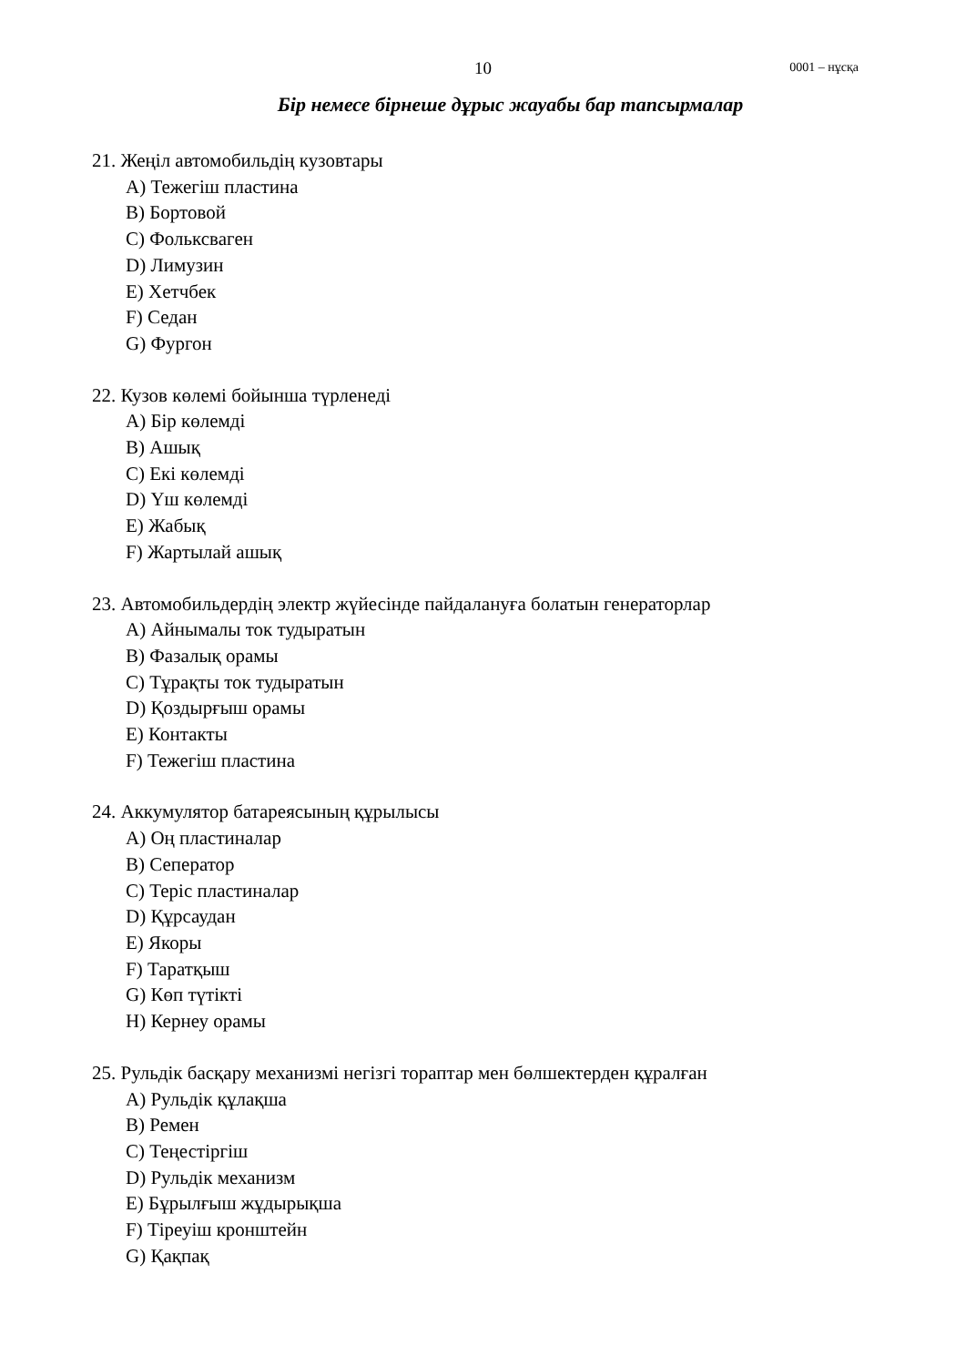10
0001 – нұсқа
Бір немесе бірнеше дұрыс жауабы бар тапсырмалар
21. Жеңіл автомобильдің кузовтары
A) Тежегіш пластина
B) Бортовой
C) Фольксваген
D) Лимузин
E) Хетчбек
F) Седан
G) Фургон
22. Кузов көлемі бойынша түрленеді
A) Бір көлемді
B) Ашық
C) Екі көлемді
D) Үш көлемді
E) Жабық
F) Жартылай ашық
23. Автомобильдердің электр жүйесінде пайдалануға болатын генераторлар
A) Айнымалы ток тудыратын
B) Фазалық орамы
C) Тұрақты ток тудыратын
D) Қоздырғыш орамы
E) Контакты
F) Тежегіш пластина
24. Аккумулятор батареясының құрылысы
A) Оң пластиналар
B) Сеператор
C) Теріс пластиналар
D) Құрсаудан
E) Якоры
F) Таратқыш
G) Көп түтікті
H) Кернеу орамы
25. Рульдік басқару механизмі негізгі тораптар мен бөлшектерден құралған
A) Рульдік құлақша
B) Ремен
C) Теңестіргіш
D) Рульдік механизм
E) Бұрылғыш жұдырықша
F) Тіреуіш кронштейн
G) Қақпақ